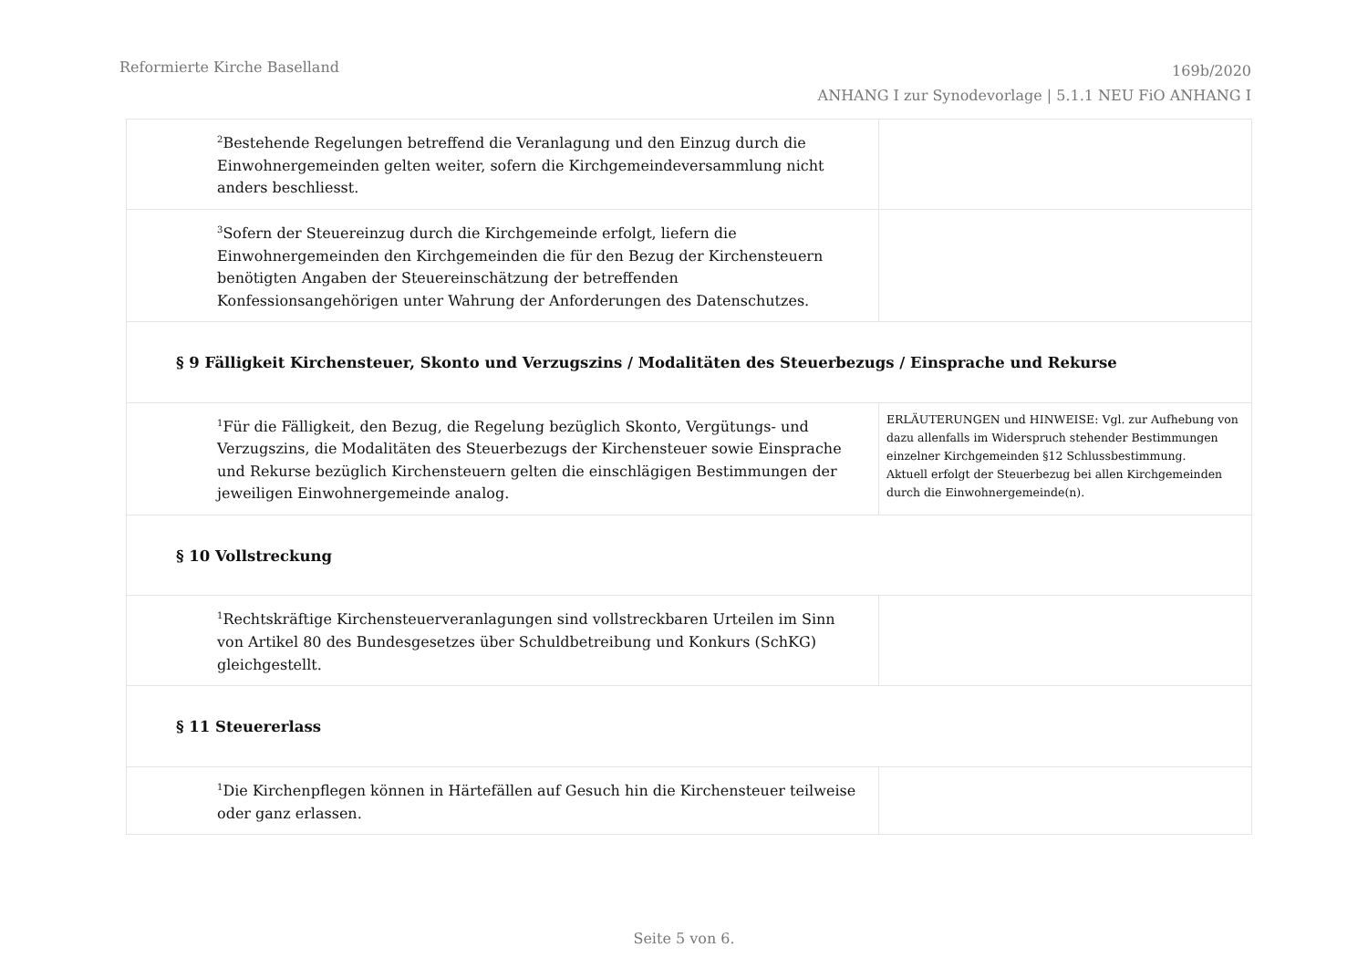Reformierte Kirche Baselland
169b/2020
ANHANG I zur Synodevorlage | 5.1.1 NEU FiO ANHANG I
| <sup>2</sup> Bestehende Regelungen betreffend die Veranlagung und den Einzug durch die Einwohnergemeinden gelten weiter, sofern die Kirchgemeindeversammlung nicht anders beschliesst. | |
| <sup>3</sup> Sofern der Steuereinzug durch die Kirchgemeinde erfolgt, liefern die Einwohnergemeinden den Kirchgemeinden die für den Bezug der Kirchensteuern benötigten Angaben der Steuereinschätzung der betreffenden Konfessionsangehörigen unter Wahrung der Anforderungen des Datenschutzes. | |
| § 9 Fälligkeit Kirchensteuer, Skonto und Verzugszins / Modalitäten des Steuerbezugs / Einsprache und Rekurse | |
| <sup>1</sup> Für die Fälligkeit, den Bezug, die Regelung bezüglich Skonto, Vergütungs- und Verzugszins, die Modalitäten des Steuerbezugs der Kirchensteuer sowie Einsprache und Rekurse bezüglich Kirchensteuern gelten die einschlägigen Bestimmungen der jeweiligen Einwohnergemeinde analog. | ERLÄUTERUNGEN und HINWEISE: Vgl. zur Aufhebung von dazu allenfalls im Widerspruch stehender Bestimmungen einzelner Kirchgemeinden §12 Schlussbestimmung. Aktuell erfolgt der Steuerbezug bei allen Kirchgemeinden durch die Einwohnergemeinde(n). |
| § 10 Vollstreckung | |
| <sup>1</sup> Rechtskräftige Kirchensteuerveranlagungen sind vollstreckbaren Urteilen im Sinn von Artikel 80 des Bundesgesetzes über Schuldbetreibung und Konkurs (SchKG) gleichgestellt. | |
| § 11 Steuererlass | |
| <sup>1</sup> Die Kirchenpflegen können in Härtefällen auf Gesuch hin die Kirchensteuer teilweise oder ganz erlassen. | |
Seite 5 von 6.